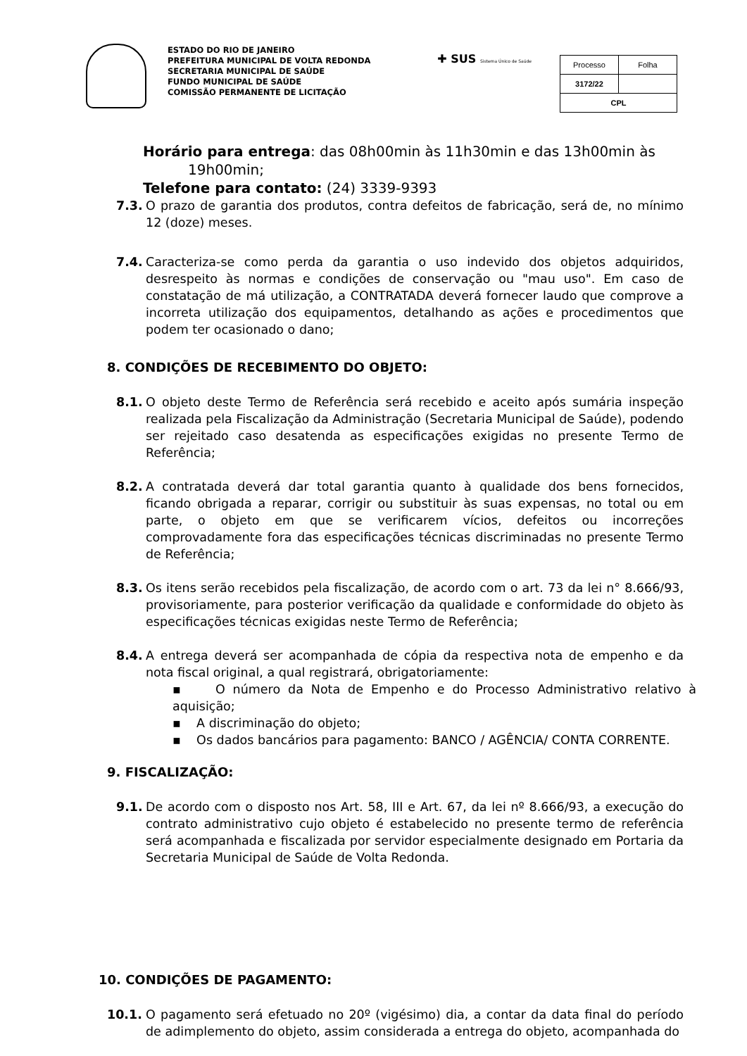ESTADO DO RIO DE JANEIRO
PREFEITURA MUNICIPAL DE VOLTA REDONDA
SECRETARIA MUNICIPAL DE SAÚDE
FUNDO MUNICIPAL DE SAÚDE
COMISSÃO PERMANENTE DE LICITAÇÃO
✚ SUS Sistema Único de Saúde
| Processo | Folha |
| 3172/22 | |
| CPL | |
Horário para entrega: das 08h00min às 11h30min e das 13h00min às
19h00min;
Telefone para contato: (24) 3339-9393
7.3. O prazo de garantia dos produtos, contra defeitos de fabricação, será de, no mínimo 12 (doze) meses.
7.4. Caracteriza-se como perda da garantia o uso indevido dos objetos adquiridos, desrespeito às normas e condições de conservação ou "mau uso". Em caso de constatação de má utilização, a CONTRATADA deverá fornecer laudo que comprove a incorreta utilização dos equipamentos, detalhando as ações e procedimentos que podem ter ocasionado o dano;
8. CONDIÇÕES DE RECEBIMENTO DO OBJETO:
8.1. O objeto deste Termo de Referência será recebido e aceito após sumária inspeção realizada pela Fiscalização da Administração (Secretaria Municipal de Saúde), podendo ser rejeitado caso desatenda as especificações exigidas no presente Termo de Referência;
8.2. A contratada deverá dar total garantia quanto à qualidade dos bens fornecidos, ficando obrigada a reparar, corrigir ou substituir às suas expensas, no total ou em parte, o objeto em que se verificarem vícios, defeitos ou incorreções comprovadamente fora das especificações técnicas discriminadas no presente Termo de Referência;
8.3. Os itens serão recebidos pela fiscalização, de acordo com o art. 73 da lei n° 8.666/93, provisoriamente, para posterior verificação da qualidade e conformidade do objeto às especificações técnicas exigidas neste Termo de Referência;
8.4. A entrega deverá ser acompanhada de cópia da respectiva nota de empenho e da nota fiscal original, a qual registrará, obrigatoriamente:
▪ O número da Nota de Empenho e do Processo Administrativo relativo à aquisição;
▪ A discriminação do objeto;
▪ Os dados bancários para pagamento: BANCO / AGÊNCIA/ CONTA CORRENTE.
9. FISCALIZAÇÃO:
9.1. De acordo com o disposto nos Art. 58, III e Art. 67, da lei nº 8.666/93, a execução do contrato administrativo cujo objeto é estabelecido no presente termo de referência será acompanhada e fiscalizada por servidor especialmente designado em Portaria da Secretaria Municipal de Saúde de Volta Redonda.
10. CONDIÇÕES DE PAGAMENTO:
10.1. O pagamento será efetuado no 20º (vigésimo) dia, a contar da data final do período de adimplemento do objeto, assim considerada a entrega do objeto, acompanhada do